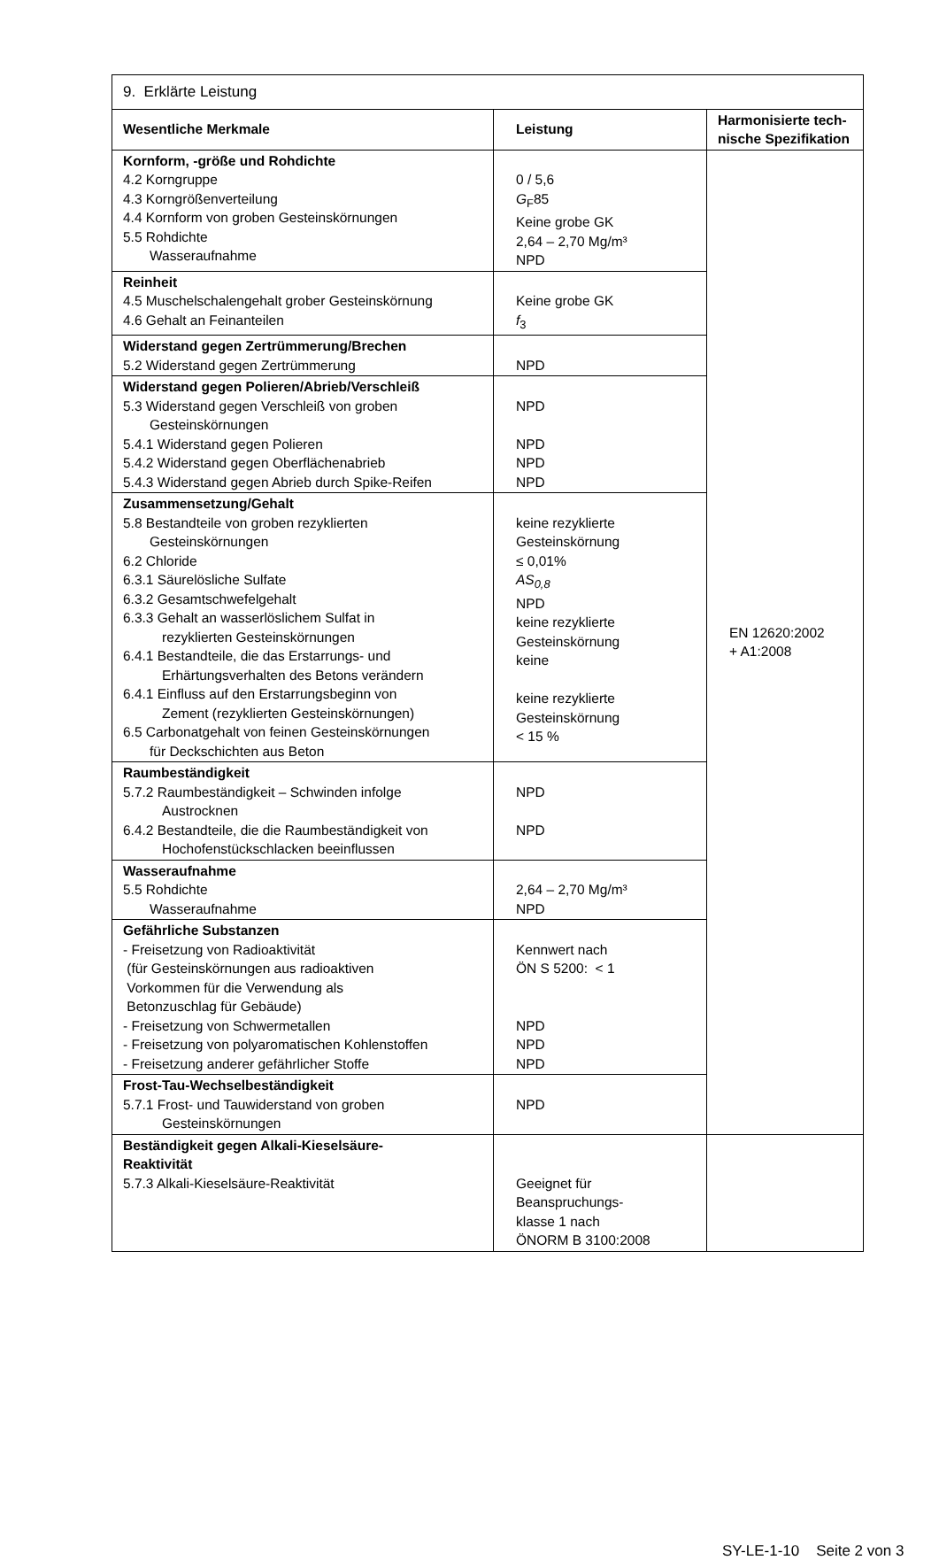| 9. Erklärte Leistung | | |
| Wesentliche Merkmale | Leistung | Harmonisierte tech- nische Spezifikation |
| Kornform, -größe und Rohdichte 4.2 Korngruppe 4.3 Korngrößenverteilung 4.4 Kornform von groben Gesteinskörnungen 5.5 Rohdichte Wasseraufnahme | 0 / 5,6 G<sub>F</sub>85 Keine grobe GK 2,64 – 2,70 Mg/m³ NPD | EN 12620:2002 + A1:2008 |
| Reinheit 4.5 Muschelschalengehalt grober Gesteinskörnung 4.6 Gehalt an Feinanteilen | Keine grobe GK f<sub>3</sub> | |
| Widerstand gegen Zertrümmerung/Brechen 5.2 Widerstand gegen Zertrümmerung | NPD | |
| Widerstand gegen Polieren/Abrieb/Verschleiß 5.3 Widerstand gegen Verschleiß von groben Gesteinskörnungen 5.4.1 Widerstand gegen Polieren 5.4.2 Widerstand gegen Oberflächenabrieb 5.4.3 Widerstand gegen Abrieb durch Spike-Reifen | NPD NPD NPD NPD | |
| Zusammensetzung/Gehalt 5.8 Bestandteile von groben rezyklierten Gesteinskörnungen 6.2 Chloride 6.3.1 Säurelösliche Sulfate 6.3.2 Gesamtschwefelgehalt 6.3.3 Gehalt an wasserlöslichem Sulfat in rezyklierten Gesteinskörnungen 6.4.1 Bestandteile, die das Erstarrungs- und Erhärtungsverhalten des Betons verändern 6.4.1 Einfluss auf den Erstarrungsbeginn von Zement (rezyklierten Gesteinskörnungen) 6.5 Carbonatgehalt von feinen Gesteinskörnungen für Deckschichten aus Beton | keine rezyklierte Gesteinskörnung ≤ 0,01% AS<sub>0,8</sub> NPD keine rezyklierte Gesteinskörnung keine keine rezyklierte Gesteinskörnung < 15 % | |
| Raumbeständigkeit 5.7.2 Raumbeständigkeit – Schwinden infolge Austrocknen 6.4.2 Bestandteile, die die Raumbeständigkeit von Hochofenstückschlacken beeinflussen | NPD NPD | |
| Wasseraufnahme 5.5 Rohdichte Wasseraufnahme | 2,64 – 2,70 Mg/m³ NPD | |
| Gefährliche Substanzen - Freisetzung von Radioaktivität (für Gesteinskörnungen aus radioaktiven Vorkommen für die Verwendung als Betonzuschlag für Gebäude) - Freisetzung von Schwermetallen - Freisetzung von polyaromatischen Kohlenstoffen - Freisetzung anderer gefährlicher Stoffe | Kennwert nach ÖN S 5200: < 1 NPD NPD NPD | |
| Frost-Tau-Wechselbeständigkeit 5.7.1 Frost- und Tauwiderstand von groben Gesteinskörnungen | NPD | |
| Beständigkeit gegen Alkali-Kieselsäure- Reaktivität 5.7.3 Alkali-Kieselsäure-Reaktivität | Geeignet für Beanspruchungs- klasse 1 nach ÖNORM B 3100:2008 | |
SY-LE-1-10 Seite 2 von 3